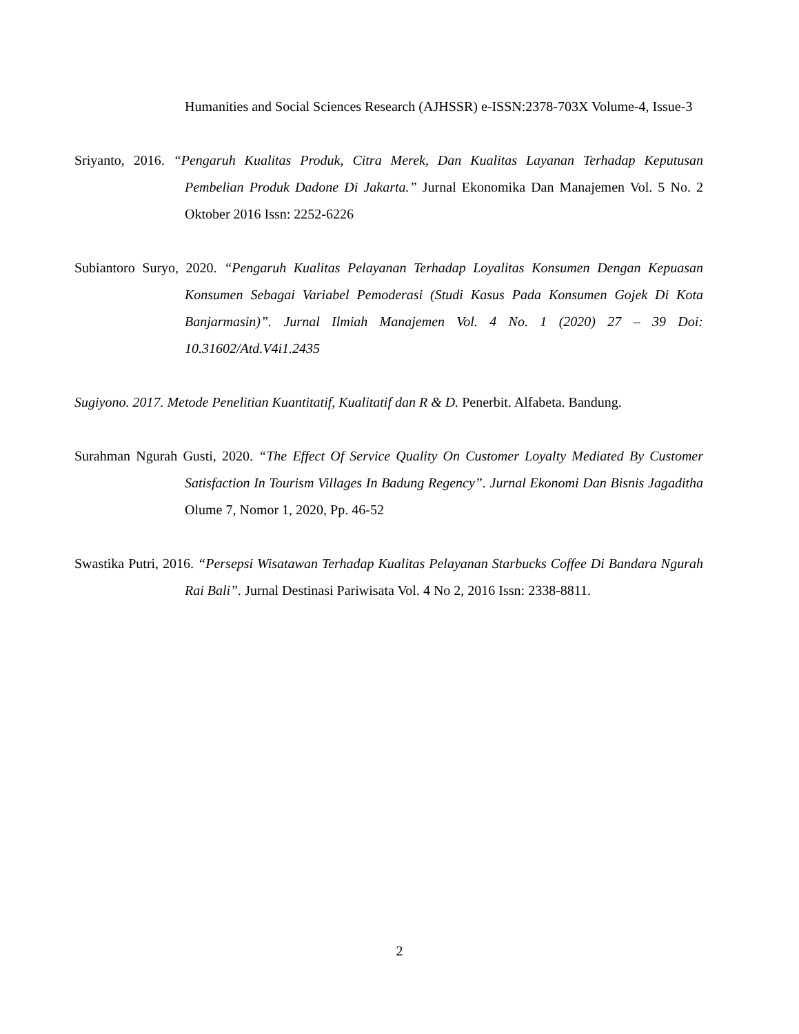Humanities and Social Sciences Research (AJHSSR) e-ISSN:2378-703X Volume-4, Issue-3
Sriyanto, 2016. “Pengaruh Kualitas Produk, Citra Merek, Dan Kualitas Layanan Terhadap Keputusan Pembelian Produk Dadone Di Jakarta.” Jurnal Ekonomika Dan Manajemen Vol. 5 No. 2 Oktober 2016 Issn: 2252-6226
Subiantoro Suryo, 2020. “Pengaruh Kualitas Pelayanan Terhadap Loyalitas Konsumen Dengan Kepuasan Konsumen Sebagai Variabel Pemoderasi (Studi Kasus Pada Konsumen Gojek Di Kota Banjarmasin)”. Jurnal Ilmiah Manajemen Vol. 4 No. 1 (2020) 27 – 39 Doi: 10.31602/Atd.V4i1.2435
Sugiyono. 2017. Metode Penelitian Kuantitatif, Kualitatif dan R & D. Penerbit. Alfabeta. Bandung.
Surahman Ngurah Gusti, 2020. “The Effect Of Service Quality On Customer Loyalty Mediated By Customer Satisfaction In Tourism Villages In Badung Regency”. Jurnal Ekonomi Dan Bisnis Jagaditha Olume 7, Nomor 1, 2020, Pp. 46-52
Swastika Putri, 2016. “Persepsi Wisatawan Terhadap Kualitas Pelayanan Starbucks Coffee Di Bandara Ngurah Rai Bali”. Jurnal Destinasi Pariwisata Vol. 4 No 2, 2016 Issn: 2338-8811.
2